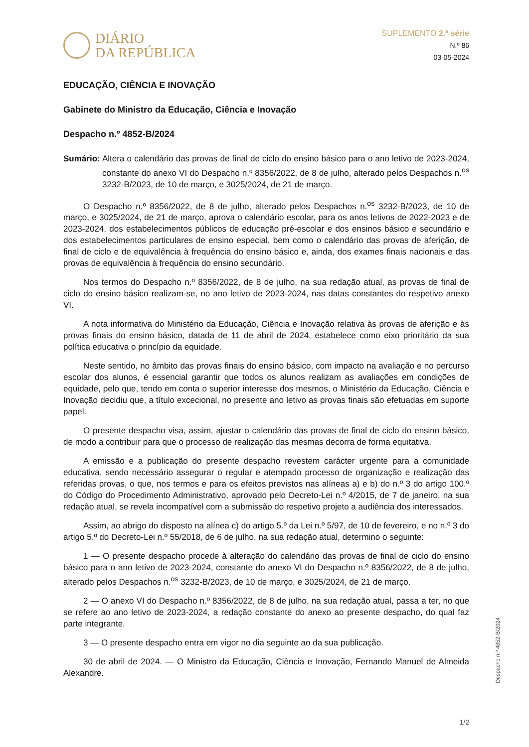DIÁRIO
DA REPÚBLICA
SUPLEMENTO 2.ª série
N.º 86
03-05-2024
EDUCAÇÃO, CIÊNCIA E INOVAÇÃO
Gabinete do Ministro da Educação, Ciência e Inovação
Despacho n.º 4852-B/2024
Sumário: Altera o calendário das provas de final de ciclo do ensino básico para o ano letivo de 2023-2024, constante do anexo VI do Despacho n.º 8356/2022, de 8 de julho, alterado pelos Despachos n.<sup>os</sup> 3232-B/2023, de 10 de março, e 3025/2024, de 21 de março.
O Despacho n.º 8356/2022, de 8 de julho, alterado pelos Despachos n.<sup>os</sup> 3232-B/2023, de 10 de março, e 3025/2024, de 21 de março, aprova o calendário escolar, para os anos letivos de 2022-2023 e de 2023-2024, dos estabelecimentos públicos de educação pré-escolar e dos ensinos básico e secundário e dos estabelecimentos particulares de ensino especial, bem como o calendário das provas de aferição, de final de ciclo e de equivalência à frequência do ensino básico e, ainda, dos exames finais nacionais e das provas de equivalência à frequência do ensino secundário.
Nos termos do Despacho n.º 8356/2022, de 8 de julho, na sua redação atual, as provas de final de ciclo do ensino básico realizam-se, no ano letivo de 2023-2024, nas datas constantes do respetivo anexo VI.
A nota informativa do Ministério da Educação, Ciência e Inovação relativa às provas de aferição e às provas finais do ensino básico, datada de 11 de abril de 2024, estabelece como eixo prioritário da sua política educativa o princípio da equidade.
Neste sentido, no âmbito das provas finais do ensino básico, com impacto na avaliação e no percurso escolar dos alunos, é essencial garantir que todos os alunos realizam as avaliações em condições de equidade, pelo que, tendo em conta o superior interesse dos mesmos, o Ministério da Educação, Ciência e Inovação decidiu que, a título excecional, no presente ano letivo as provas finais são efetuadas em suporte papel.
O presente despacho visa, assim, ajustar o calendário das provas de final de ciclo do ensino básico, de modo a contribuir para que o processo de realização das mesmas decorra de forma equitativa.
A emissão e a publicação do presente despacho revestem carácter urgente para a comunidade educativa, sendo necessário assegurar o regular e atempado processo de organização e realização das referidas provas, o que, nos termos e para os efeitos previstos nas alíneas a) e b) do n.º 3 do artigo 100.º do Código do Procedimento Administrativo, aprovado pelo Decreto-Lei n.º 4/2015, de 7 de janeiro, na sua redação atual, se revela incompatível com a submissão do respetivo projeto a audiência dos interessados.
Assim, ao abrigo do disposto na alínea c) do artigo 5.º da Lei n.º 5/97, de 10 de fevereiro, e no n.º 3 do artigo 5.º do Decreto-Lei n.º 55/2018, de 6 de julho, na sua redação atual, determino o seguinte:
1 — O presente despacho procede à alteração do calendário das provas de final de ciclo do ensino básico para o ano letivo de 2023-2024, constante do anexo VI do Despacho n.º 8356/2022, de 8 de julho, alterado pelos Despachos n.<sup>os</sup> 3232-B/2023, de 10 de março, e 3025/2024, de 21 de março.
2 — O anexo VI do Despacho n.º 8356/2022, de 8 de julho, na sua redação atual, passa a ter, no que se refere ao ano letivo de 2023-2024, a redação constante do anexo ao presente despacho, do qual faz parte integrante.
3 — O presente despacho entra em vigor no dia seguinte ao da sua publicação.
30 de abril de 2024. — O Ministro da Educação, Ciência e Inovação, Fernando Manuel de Almeida Alexandre.
Despacho n.º 4852-B/2024
1/2